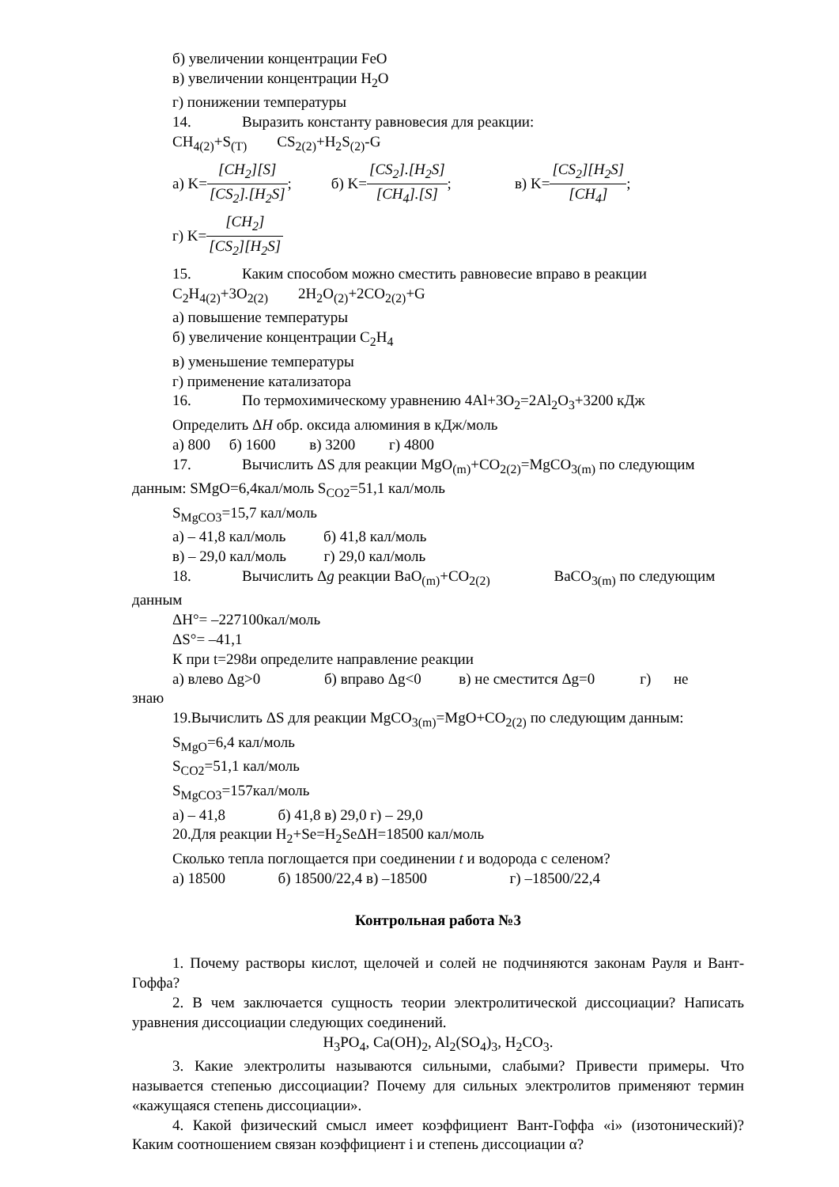б) увеличении концентрации FeO
в) увеличении концентрации H<sub>2</sub>O
г) понижении температуры
14. Выразить константу равновесия для реакции:
CH<sub>4(2)</sub>+S<sub>(T)</sub> CS<sub>2(2)</sub>+H<sub>2</sub>S<sub>(2)</sub>-G
а) K= [CH<sub>2</sub>][S] [CS<sub>2</sub>].[H<sub>2</sub>S]; б) K= [CS<sub>2</sub>].[H<sub>2</sub>S] [CH<sub>4</sub>].[S]; в) K= [CS<sub>2</sub>][H<sub>2</sub>S] [CH<sub>4</sub>];
г) K= [CH<sub>2</sub>] [CS<sub>2</sub>][H<sub>2</sub>S]
15. Каким способом можно сместить равновесие вправо в реакции
C<sub>2</sub>H<sub>4(2)</sub>+3O<sub>2(2)</sub> 2H<sub>2</sub>O<sub>(2)</sub>+2CO<sub>2(2)</sub>+G
а) повышение температуры
б) увеличение концентрации C<sub>2</sub>H<sub>4</sub>
в) уменьшение температуры
г) применение катализатора
16. По термохимическому уравнению 4Al+3O<sub>2</sub>=2Al<sub>2</sub>O<sub>3</sub>+3200 кДж
Определить ΔH обр. оксида алюминия в кДж/моль
а) 800 б) 1600 в) 3200 г) 4800
17. Вычислить ΔS для реакции MgO<sub>(m)</sub>+CO<sub>2(2)</sub>=MgCO<sub>3(m)</sub> по следующим
данным: SMgO=6,4кал/моль S<sub>CO2</sub>=51,1 кал/моль
S<sub>MgCO3</sub>=15,7 кал/моль
а) – 41,8 кал/моль б) 41,8 кал/моль
в) – 29,0 кал/моль г) 29,0 кал/моль
18. Вычислить Δg реакции BaO<sub>(m)</sub>+CO<sub>2(2)</sub> BaCO<sub>3(m)</sub> по следующим
данным
ΔH°= –227100кал/моль
ΔS°= –41,1
К при t=298и определите направление реакции
а) влево Δg>0 б) вправо Δg<0 в) не сместится Δg=0 г) не
знаю
19.Вычислить ΔS для реакции MgCO<sub>3(m)</sub>=MgO+CO<sub>2(2)</sub> по следующим данным:
S<sub>MgO</sub>=6,4 кал/моль
S<sub>CO2</sub>=51,1 кал/моль
S<sub>MgCO3</sub>=157кал/моль
а) – 41,8 б) 41,8 в) 29,0 г) – 29,0
20.Для реакции H<sub>2</sub>+Se=H<sub>2</sub>SeΔH=18500 кал/моль
Сколько тепла поглощается при соединении t и водорода с селеном?
а) 18500 б) 18500/22,4 в) –18500 г) –18500/22,4
Контрольная работа №3
1. Почему растворы кислот, щелочей и солей не подчиняются законам Рауля и Вант-Гоффа?
2. В чем заключается сущность теории электролитической диссоциации? Написать уравнения диссоциации следующих соединений.
H<sub>3</sub>PO<sub>4</sub>, Ca(OH)<sub>2</sub>, Al<sub>2</sub>(SO<sub>4</sub>)<sub>3</sub>, H<sub>2</sub>CO<sub>3</sub>.
3. Какие электролиты называются сильными, слабыми? Привести примеры. Что называется степенью диссоциации? Почему для сильных электролитов применяют термин «кажущаяся степень диссоциации».
4. Какой физический смысл имеет коэффициент Вант-Гоффа «i» (изотонический)? Каким соотношением связан коэффициент i и степень диссоциации α?